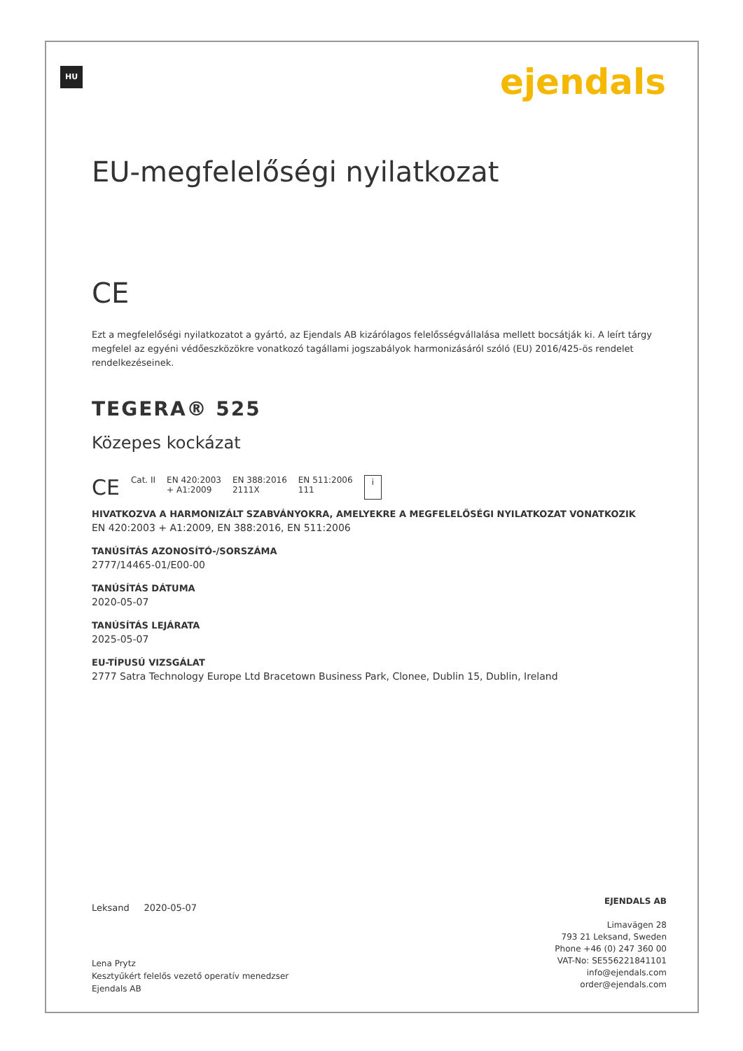HU ejendals
EU-megfelelőségi nyilatkozat
CE
Ezt a megfelelőségi nyilatkozatot a gyártó, az Ejendals AB kizárólagos felelősségvállalása mellett bocsátják ki. A leírt tárgy megfelel az egyéni védőeszközökre vonatkozó tagállami jogszabályok harmonizásáról szóló (EU) 2016/425-ös rendelet rendelkezéseinek.
TEGERA® 525
Közepes kockázat
CE Cat. II EN 420:2003
+ A1:2009 EN 388:2016
2111X EN 511:2006
111 i
HIVATKOZVA A HARMONIZÁLT SZABVÁNYOKRA, AMELYEKRE A MEGFELELŐSÉGI NYILATKOZAT VONATKOZIK
EN 420:2003 + A1:2009, EN 388:2016, EN 511:2006
TANÚSÍTÁS AZONOSÍTÓ-/SORSZÁMA
2777/14465-01/E00-00
TANÚSÍTÁS DÁTUMA
2020-05-07
TANÚSÍTÁS LEJÁRATA
2025-05-07
EU-TÍPUSÚ VIZSGÁLAT
2777 Satra Technology Europe Ltd Bracetown Business Park, Clonee, Dublin 15, Dublin, Ireland
Leksand 2020-05-07
Lena Prytz
Kesztyűkért felelős vezető operatív menedzser
Ejendals AB
EJENDALS AB
Limavägen 28
793 21 Leksand, Sweden
Phone +46 (0) 247 360 00
VAT-No: SE556221841101
info@ejendals.com
order@ejendals.com